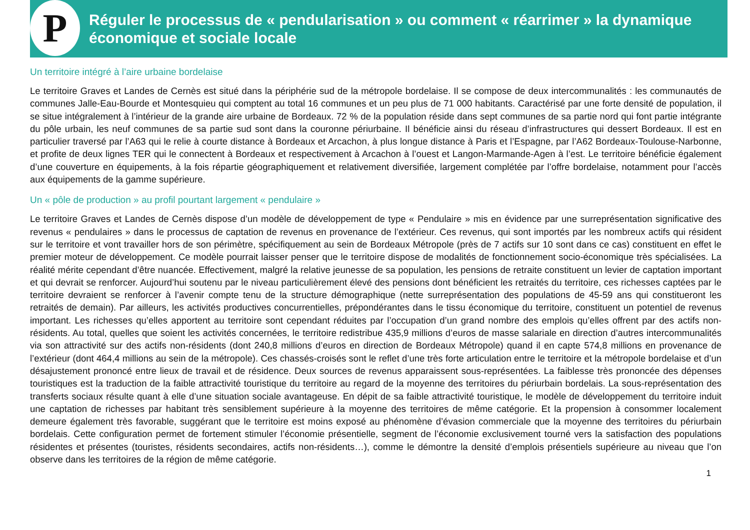P
Réguler le processus de « pendularisation » ou comment « réarrimer » la dynamique économique et sociale locale
Un territoire intégré à l’aire urbaine bordelaise
Le territoire Graves et Landes de Cernès est situé dans la périphérie sud de la métropole bordelaise. Il se compose de deux intercommunalités : les communautés de communes Jalle-Eau-Bourde et Montesquieu qui comptent au total 16 communes et un peu plus de 71 000 habitants. Caractérisé par une forte densité de population, il se situe intégralement à l’intérieur de la grande aire urbaine de Bordeaux. 72 % de la population réside dans sept communes de sa partie nord qui font partie intégrante du pôle urbain, les neuf communes de sa partie sud sont dans la couronne périurbaine. Il bénéficie ainsi du réseau d’infrastructures qui dessert Bordeaux. Il est en particulier traversé par l’A63 qui le relie à courte distance à Bordeaux et Arcachon, à plus longue distance à Paris et l’Espagne, par l’A62 Bordeaux-Toulouse-Narbonne, et profite de deux lignes TER qui le connectent à Bordeaux et respectivement à Arcachon à l’ouest et Langon-Marmande-Agen à l’est. Le territoire bénéficie également d’une couverture en équipements, à la fois répartie géographiquement et relativement diversifiée, largement complétée par l’offre bordelaise, notamment pour l’accès aux équipements de la gamme supérieure.
Un « pôle de production » au profil pourtant largement « pendulaire »
Le territoire Graves et Landes de Cernès dispose d’un modèle de développement de type « Pendulaire » mis en évidence par une surreprésentation significative des revenus « pendulaires » dans le processus de captation de revenus en provenance de l’extérieur. Ces revenus, qui sont importés par les nombreux actifs qui résident sur le territoire et vont travailler hors de son périmètre, spécifiquement au sein de Bordeaux Métropole (près de 7 actifs sur 10 sont dans ce cas) constituent en effet le premier moteur de développement. Ce modèle pourrait laisser penser que le territoire dispose de modalités de fonctionnement socio-économique très spécialisées. La réalité mérite cependant d’être nuancée. Effectivement, malgré la relative jeunesse de sa population, les pensions de retraite constituent un levier de captation important et qui devrait se renforcer. Aujourd’hui soutenu par le niveau particulièrement élevé des pensions dont bénéficient les retraités du territoire, ces richesses captées par le territoire devraient se renforcer à l’avenir compte tenu de la structure démographique (nette surreprésentation des populations de 45-59 ans qui constitueront les retraités de demain). Par ailleurs, les activités productives concurrentielles, prépondérantes dans le tissu économique du territoire, constituent un potentiel de revenus important. Les richesses qu’elles apportent au territoire sont cependant réduites par l’occupation d’un grand nombre des emplois qu’elles offrent par des actifs non-résidents. Au total, quelles que soient les activités concernées, le territoire redistribue 435,9 millions d’euros de masse salariale en direction d’autres intercommunalités via son attractivité sur des actifs non-résidents (dont 240,8 millions d’euros en direction de Bordeaux Métropole) quand il en capte 574,8 millions en provenance de l’extérieur (dont 464,4 millions au sein de la métropole). Ces chassés-croisés sont le reflet d’une très forte articulation entre le territoire et la métropole bordelaise et d’un désajustement prononcé entre lieux de travail et de résidence. Deux sources de revenus apparaissent sous-représentées. La faiblesse très prononcée des dépenses touristiques est la traduction de la faible attractivité touristique du territoire au regard de la moyenne des territoires du périurbain bordelais. La sous-représentation des transferts sociaux résulte quant à elle d’une situation sociale avantageuse. En dépit de sa faible attractivité touristique, le modèle de développement du territoire induit une captation de richesses par habitant très sensiblement supérieure à la moyenne des territoires de même catégorie. Et la propension à consommer localement demeure également très favorable, suggérant que le territoire est moins exposé au phénomène d’évasion commerciale que la moyenne des territoires du périurbain bordelais. Cette configuration permet de fortement stimuler l’économie présentielle, segment de l’économie exclusivement tourné vers la satisfaction des populations résidentes et présentes (touristes, résidents secondaires, actifs non-résidents…), comme le démontre la densité d’emplois présentiels supérieure au niveau que l’on observe dans les territoires de la région de même catégorie.
1